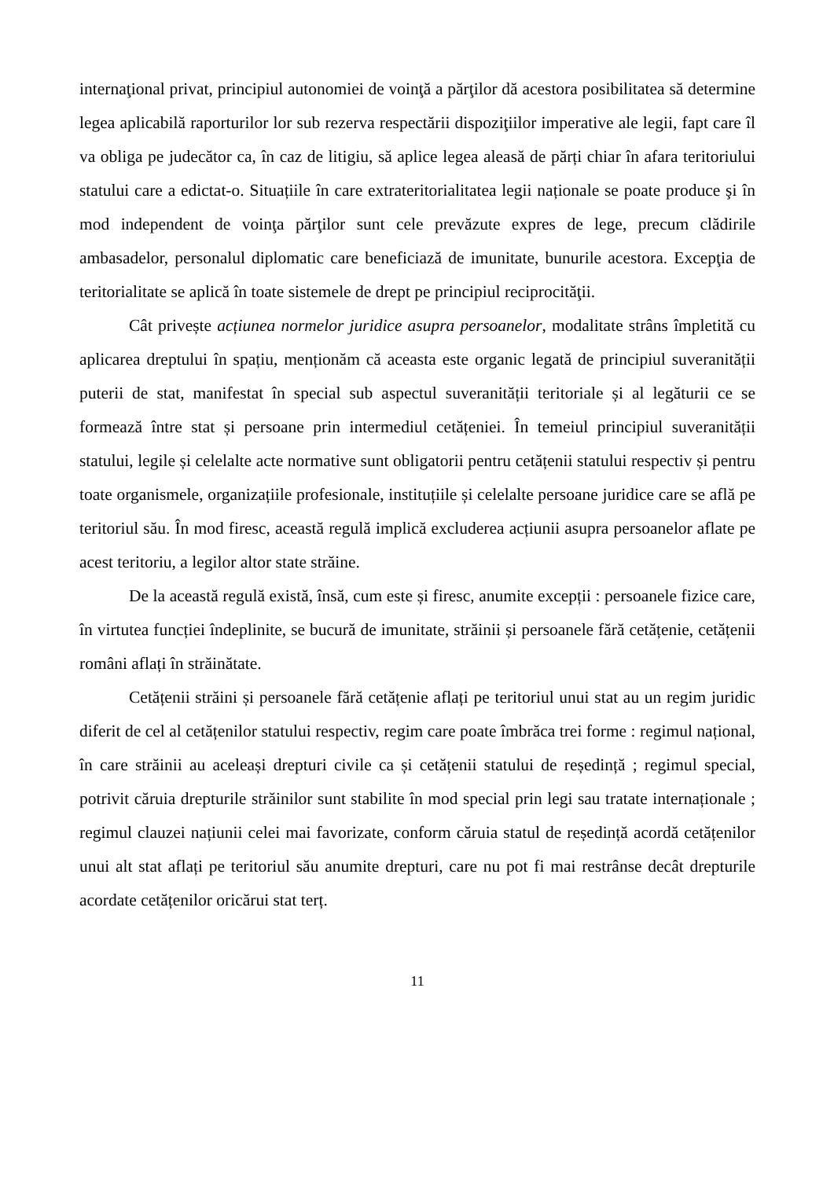internaţional privat, principiul autonomiei de voinţă a părţilor dă acestora posibilitatea să determine legea aplicabilă raporturilor lor sub rezerva respectării dispoziţiilor imperative ale legii, fapt care îl va obliga pe judecător ca, în caz de litigiu, să aplice legea aleasă de părți chiar în afara teritoriului statului care a edictat-o. Situațiile în care extrateritorialitatea legii naționale se poate produce şi în mod independent de voinţa părţilor sunt cele prevăzute expres de lege, precum clădirile ambasadelor, personalul diplomatic care beneficiază de imunitate, bunurile acestora. Excepţia de teritorialitate se aplică în toate sistemele de drept pe principiul reciprocităţii.
Cât privește acțiunea normelor juridice asupra persoanelor, modalitate strâns împletită cu aplicarea dreptului în spațiu, menționăm că aceasta este organic legată de principiul suveranității puterii de stat, manifestat în special sub aspectul suveranității teritoriale și al legăturii ce se formează între stat și persoane prin intermediul cetățeniei. În temeiul principiul suveranității statului, legile și celelalte acte normative sunt obligatorii pentru cetățenii statului respectiv și pentru toate organismele, organizațiile profesionale, instituțiile și celelalte persoane juridice care se află pe teritoriul său. În mod firesc, această regulă implică excluderea acțiunii asupra persoanelor aflate pe acest teritoriu, a legilor altor state străine.
De la această regulă există, însă, cum este și firesc, anumite excepții : persoanele fizice care, în virtutea funcției îndeplinite, se bucură de imunitate, străinii și persoanele fără cetățenie, cetățenii români aflați în străinătate.
Cetățenii străini și persoanele fără cetățenie aflați pe teritoriul unui stat au un regim juridic diferit de cel al cetățenilor statului respectiv, regim care poate îmbrăca trei forme : regimul național, în care străinii au aceleași drepturi civile ca și cetățenii statului de reședință ; regimul special, potrivit căruia drepturile străinilor sunt stabilite în mod special prin legi sau tratate internaționale ; regimul clauzei națiunii celei mai favorizate, conform căruia statul de reședință acordă cetățenilor unui alt stat aflați pe teritoriul său anumite drepturi, care nu pot fi mai restrânse decât drepturile acordate cetățenilor oricărui stat terț.
11